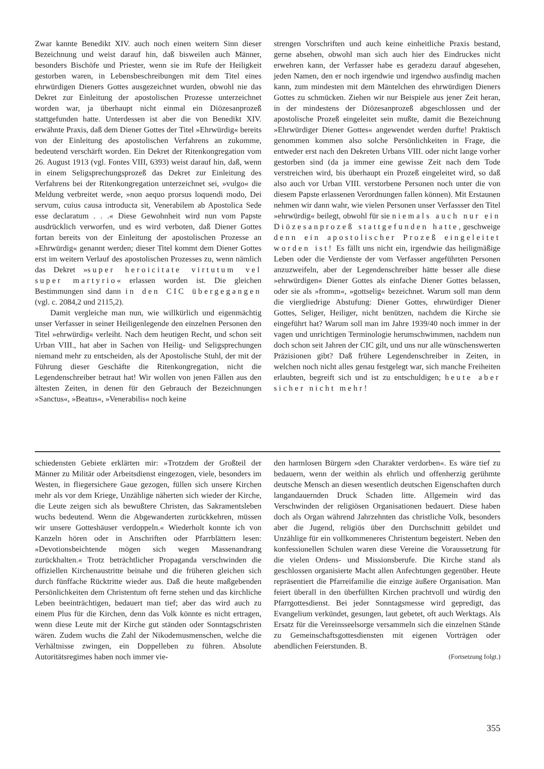Zwar kannte Benedikt XIV. auch noch einen weitern Sinn dieser Bezeichnung und weist darauf hin, daß bisweilen auch Männer, besonders Bischöfe und Priester, wenn sie im Rufe der Heiligkeit gestorben waren, in Lebensbeschreibungen mit dem Titel eines ehrwürdigen Dieners Gottes ausgezeichnet wurden, obwohl nie das Dekret zur Einleitung der apostolischen Prozesse unterzeichnet worden war, ja überhaupt nicht einmal ein Diözesanprozeß stattgefunden hatte. Unterdessen ist aber die von Benedikt XIV. erwähnte Praxis, daß dem Diener Gottes der Titel »Ehrwürdig« bereits von der Einleitung des apostolischen Verfahrens an zukomme, bedeutend verschärft worden. Ein Dekret der Ritenkongregation vom 26. August 1913 (vgl. Fontes VIII, 6393) weist darauf hin, daß, wenn in einem Seligsprechungsprozeß das Dekret zur Einleitung des Verfahrens bei der Ritenkongregation unterzeichnet sei, »vulgo« die Meldung verbreitet werde, »non aequo prorsus loquendi modo, Dei servum, cuius causa introducta sit, Venerabilem ab Apostolica Sede esse declaratum . . .« Diese Gewohnheit wird nun vom Papste ausdrücklich verworfen, und es wird verboten, daß Diener Gottes fortan bereits von der Einleitung der apostolischen Prozesse an »Ehrwürdig« genannt werden; dieser Titel kommt dem Diener Gottes erst im weitern Verlauf des apostolischen Prozesses zu, wenn nämlich das Dekret »super heroicitate virtutum vel super martyrio« erlassen worden ist. Die gleichen Bestimmungen sind dann in den CIC übergegangen (vgl. c. 2084,2 und 2115,2).
Damit vergleiche man nun, wie willkürlich und eigenmächtig unser Verfasser in seiner Heiligenlegende den einzelnen Personen den Titel »ehrwürdig« verleiht. Nach dem heutigen Recht, und schon seit Urban VIII., hat aber in Sachen von Heilig- und Seligsprechungen niemand mehr zu entscheiden, als der Apostolische Stuhl, der mit der Führung dieser Geschäfte die Ritenkongregation, nicht die Legendenschreiber betraut hat! Wir wollen von jenen Fällen aus den ältesten Zeiten, in denen für den Gebrauch der Bezeichnungen »Sanctus«, »Beatus«, »Venerabilis« noch keine
strengen Vorschriften und auch keine einheitliche Praxis bestand, gerne absehen, obwohl man sich auch hier des Eindruckes nicht erwehren kann, der Verfasser habe es geradezu darauf abgesehen, jeden Namen, den er noch irgendwie und irgendwo ausfindig machen kann, zum mindesten mit dem Mäntelchen des ehrwürdigen Dieners Gottes zu schmücken. Ziehen wir nur Beispiele aus jener Zeit heran, in der mindestens der Diözesanprozeß abgeschlossen und der apostolische Prozeß eingeleitet sein mußte, damit die Bezeichnung »Ehrwürdiger Diener Gottes« angewendet werden durfte! Praktisch genommen kommen also solche Persönlichkeiten in Frage, die entweder erst nach den Dekreten Urbans VIII. oder nicht lange vorher gestorben sind (da ja immer eine gewisse Zeit nach dem Tode verstreichen wird, bis überhaupt ein Prozeß eingeleitet wird, so daß also auch vor Urban VIII. verstorbene Personen noch unter die von diesem Papste erlassenen Verordnungen fallen können). Mit Erstaunen nehmen wir dann wahr, wie vielen Personen unser Verfassser den Titel »ehrwürdig« beilegt, obwohl für sie niemals auch nur ein Diözesanprozeß stattgefunden hatte, geschweige denn ein apostolischer Prozeß eingeleitet worden ist! Es fällt uns nicht ein, irgendwie das heiligmäßige Leben oder die Verdienste der vom Verfasser angeführten Personen anzuzweifeln, aber der Legendenschreiber hätte besser alle diese »ehrwürdigen« Diener Gottes als einfache Diener Gottes belassen, oder sie als »fromm«, »gottselig« bezeichnet. Warum soll man denn die viergliedrige Abstufung: Diener Gottes, ehrwürdiger Diener Gottes, Seliger, Heiliger, nicht benützen, nachdem die Kirche sie eingeführt hat? Warum soll man im Jahre 1939/40 noch immer in der vagen und unrichtigen Terminologie herumschwimmen, nachdem nun doch schon seit Jahren der CIC gilt, und uns nur alle wünschenswerten Präzisionen gibt? Daß frühere Legendenschreiber in Zeiten, in welchen noch nicht alles genau festgelegt war, sich manche Freiheiten erlaubten, begreift sich und ist zu entschuldigen; heute aber sicher nicht mehr!
schiedensten Gebiete erklärten mir: »Trotzdem der Großteil der Männer zu Militär oder Arbeitsdienst eingezogen, viele, besonders im Westen, in fliegersichere Gaue gezogen, füllen sich unsere Kirchen mehr als vor dem Kriege, Unzählige näherten sich wieder der Kirche, die Leute zeigen sich als bewußtere Christen, das Sakramentsleben wuchs bedeutend. Wenn die Abgewanderten zurückkehren, müssen wir unsere Gotteshäuser verdoppeln.« Wiederholt konnte ich von Kanzeln hören oder in Anschriften oder Pfarrblättern lesen: »Devotionsbeichtende mögen sich wegen Massenandrang zurückhalten.« Trotz beträchtlicher Propaganda verschwinden die offiziellen Kirchenaustritte beinahe und die früheren gleichen sich durch fünffache Rücktritte wieder aus. Daß die heute maßgebenden Persönlichkeiten dem Christentum oft ferne stehen und das kirchliche Leben beeinträchtigen, bedauert man tief; aber das wird auch zu einem Plus für die Kirchen, denn das Volk könnte es nicht ertragen, wenn diese Leute mit der Kirche gut ständen oder Sonntagschristen wären. Zudem wuchs die Zahl der Nikodemusmenschen, welche die Verhältnisse zwingen, ein Doppelleben zu führen. Absolute Autoritätsregimes haben noch immer vie-
den harmlosen Bürgern »den Charakter verdorben«. Es wäre tief zu bedauern, wenn der weithin als ehrlich und offenherzig gerühmte deutsche Mensch an diesen wesentlich deutschen Eigenschaften durch langandauernden Druck Schaden litte. Allgemein wird das Verschwinden der religiösen Organisationen bedauert. Diese haben doch als Organ während Jahrzehnten das christliche Volk, besonders aber die Jugend, religiös über den Durchschnitt gebildet und Unzählige für ein vollkommeneres Christentum begeistert. Neben den konfessionellen Schulen waren diese Vereine die Voraussetzung für die vielen Ordens- und Missionsberufe. Die Kirche stand als geschlossen organisierte Macht allen Anfechtungen gegenüber. Heute repräsentiert die Pfarreifamilie die einzige äußere Organisation. Man feiert überall in den überfüllten Kirchen prachtvoll und würdig den Pfarrgottesdienst. Bei jeder Sonntagsmesse wird gepredigt, das Evangelium verkündet, gesungen, laut gebetet, oft auch Werktags. Als Ersatz für die Vereinsseelsorge versammeln sich die einzelnen Stände zu Gemeinschaftsgottesdiensten mit eigenen Vorträgen oder abendlichen Feierstunden. B.
(Fortsetzung folgt.)
355